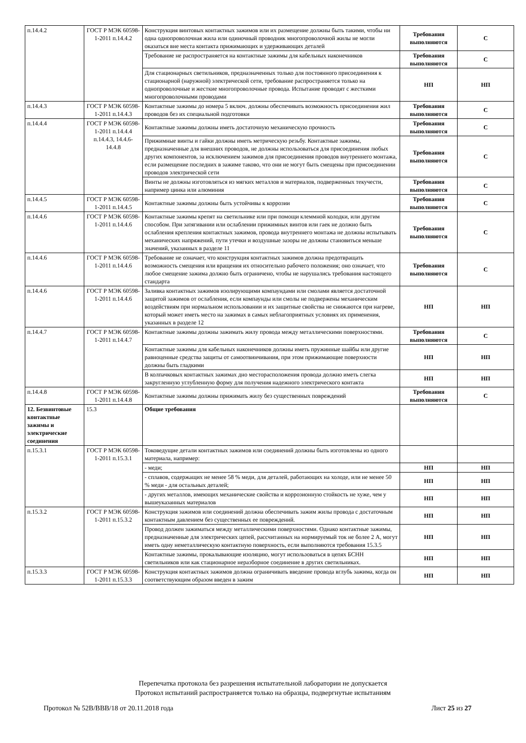| п.14.4.2 | ГОСТ Р МЭК 60598-1-2011 п.14.4.2 | Конструкция винтовых контактных зажимов или их размещение должны быть такими, чтобы ни одна однопроволочная жила или одиночный проводник многопроволочной жилы не могли оказаться вне места контакта прижимающих и удерживающих деталей | Требования выполняются | С |
| | | Требование не распространяется на контактные зажимы для кабельных наконечников | Требования выполняются | С |
| | | Для стационарных светильников, предназначенных только для постоянного присоединения к стационарной (наружной) электрической сети, требование распространяется только на однопроволочные и жесткие многопроволочные провода. Испытание проводят с жесткими многопроволочными проводами | НП | НП |
| п.14.4.3 | ГОСТ Р МЭК 60598-1-2011 п.14.4.3 | Контактные зажимы до номера 5 включ. должны обеспечивать возможность присоединения жил проводов без их специальной подготовки | Требования выполняются | С |
| п.14.4.4 | ГОСТ Р МЭК 60598-1-2011 п.14.4.4 п.14.4.3, 14.4.6-14.4.8 | Контактные зажимы должны иметь достаточную механическую прочность | Требования выполняются | С |
| | | Прижимные винты и гайки должны иметь метрическую резьбу. Контактные зажимы, предназначенные для внешних проводов, не должны использоваться для присоединения любых других компонентов, за исключением зажимов для присоединения проводов внутреннего монтажа, если размещение последних в зажиме таково, что они не могут быть смещены при присоединении проводов электрической сети | Требования выполняются | С |
| | | Винты не должны изготовляться из мягких металлов и материалов, подверженных текучести, например цинка или алюминия | Требования выполняются | С |
| п.14.4.5 | ГОСТ Р МЭК 60598-1-2011 п.14.4.5 | Контактные зажимы должны быть устойчивы к коррозии | Требования выполняются | С |
| п.14.4.6 | ГОСТ Р МЭК 60598-1-2011 п.14.4.6 | Контактные зажимы крепят на светильнике или при помощи клеммной колодки, или другим способом. При затягивании или ослаблении прижимных винтов или гаек не должно быть ослабления крепления контактных зажимов, провода внутреннего монтажа не должны испытывать механических напряжений, пути утечки и воздушные зазоры не должны становиться меньше значений, указанных в разделе 11 | Требования выполняются | С |
| п.14.4.6 | ГОСТ Р МЭК 60598-1-2011 п.14.4.6 | Требование не означает, что конструкция контактных зажимов должна предотвращать возможность смещения или вращения их относительно рабочего положения; оно означает, что любое смещение зажима должно быть ограничено, чтобы не нарушались требования настоящего стандарта | Требования выполняются | С |
| п.14.4.6 | ГОСТ Р МЭК 60598-1-2011 п.14.4.6 | Заливка контактных зажимов изолирующими компаундами или смолами является достаточной защитой зажимов от ослабления, если компаунды или смолы не подвержены механическим воздействиям при нормальном использовании и их защитные свойства не снижаются при нагреве, который может иметь место на зажимах в самых неблагоприятных условиях их применения, указанных в разделе 12 | НП | НП |
| п.14.4.7 | ГОСТ Р МЭК 60598-1-2011 п.14.4.7 | Контактные зажимы должны зажимать жилу провода между металлическими поверхностями. | Требования выполняются | С |
| | | Контактные зажимы для кабельных наконечников должны иметь пружинные шайбы или другие равноценные средства защиты от самоотвинчивания, при этом прижимающие поверхности должны быть гладкими | НП | НП |
| | | В колпачковых контактных зажимах дно месторасположения провода должно иметь слегка закругленную углубленную форму для получения надежного электрического контакта | НП | НП |
| п.14.4.8 | ГОСТ Р МЭК 60598-1-2011 п.14.4.8 | Контактные зажимы должны прижимать жилу без существенных повреждений | Требования выполняются | С |
| 12. Безвинтовые контактные зажимы и электрические соединения | 15.3 | Общие требования | | |
| п.15.3.1 | ГОСТ Р МЭК 60598-1-2011 п.15.3.1 | Токоведущие детали контактных зажимов или соединений должны быть изготовлены из одного материала, например: | | |
| | | - меди; | НП | НП |
| | | - сплавов, содержащих не менее 58 % меди, для деталей, работающих на холоде, или не менее 50 % меди - для остальных деталей; | НП | НП |
| | | - других металлов, имеющих механические свойства и коррозионную стойкость не хуже, чем у вышеуказанных материалов | НП | НП |
| п.15.3.2 | ГОСТ Р МЭК 60598-1-2011 п.15.3.2 | Конструкция зажимов или соединений должна обеспечивать зажим жилы провода с достаточным контактным давлением без существенных ее повреждений. | НП | НП |
| | | Провод должен зажиматься между металлическими поверхностями. Однако контактные зажимы, предназначенные для электрических цепей, рассчитанных на нормируемый ток не более 2 А, могут иметь одну неметаллическую контактную поверхность, если выполняются требования 15.3.5 | НП | НП |
| | | Контактные зажимы, прокалывающие изоляцию, могут использоваться в цепях БСНН светильников или как стационарное неразборное соединение в других светильниках. | НП | НП |
| п.15.3.3 | ГОСТ Р МЭК 60598-1-2011 п.15.3.3 | Конструкция контактных зажимов должна ограничивать введение провода вглубь зажима, когда он соответствующим образом введен в зажим | НП | НП |
Перепечатка протокола без разрешения испытательной лаборатории не допускается
Протокол испытаний распространяется только на образцы, подвергнутые испытаниям
Протокол № 52В/ВВВ/18 от 20.11.2018 года Лист 25 из 27